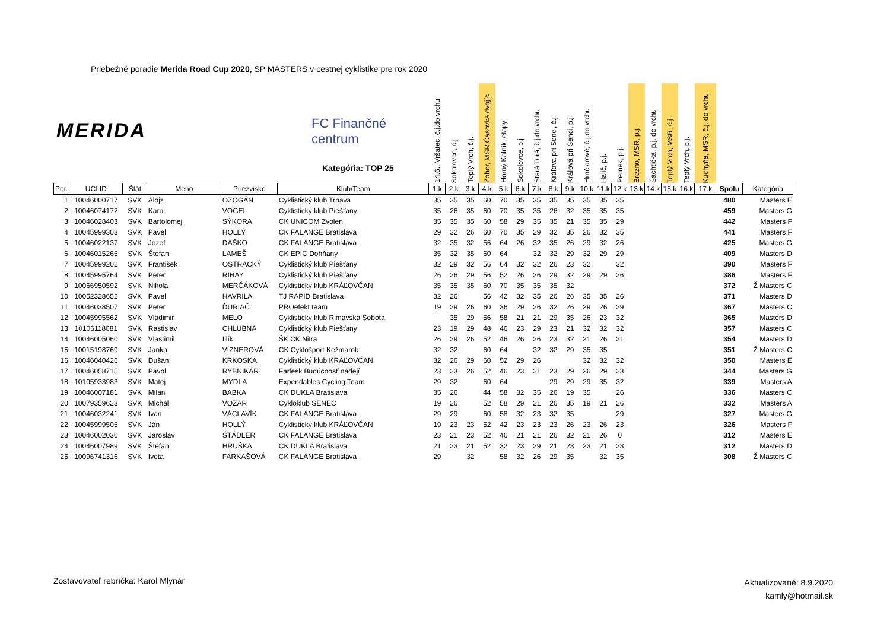Priebežné poradie Merida Road Cup 2020, SP MASTERS v cestnej cyklistike pre rok 2020
MERIDA FC Finančné centrum
Kategória: TOP 25
| | | | | | | 14.6., Vršatec, č.j.do vrchu | Sokolovce, č.j. | Teplý Vrch, č.j. | Zohor, MSR Časovka dvojíc | Horný Kalník, etapy | Sokolovce, p.j | Stará Turá, č.j.do vrchu | Kráľová pri Senci, č.j. | Kráľová pri Senci, p.j. | Hrnčiarové, č.j.do vrchu | Halič, p.j. | Pernek, p.j. | Brezno, MSR, p.j. | Šachtička, p.j. do vrchu | Teplý Vrch, MSR, č.j. | Teplý Vrch, p.j. | Kuchyňa, MSR, č.j. do vrchu | | |
| --- | --- | --- | --- | --- | --- | --- | --- | --- | --- | --- | --- | --- | --- | --- | --- | --- | --- | --- | --- | --- | --- | --- | --- | --- |
| Por. | UCI ID | Štát | Meno | Priezvisko | Klub/Team | 1.k | 2.k | 3.k | 4.k | 5.k | 6.k | 7.k | 8.k | 9.k | 10.k | 11.k | 12.k | 13.k | 14.k | 15.k | 16.k | 17.k | Spolu | Kategória |
| 1 | 10046000717 | SVK | Alojz | OZOGÁN | Cyklistický klub Trnava | 35 | 35 | 35 | 60 | 70 | 35 | 35 | 35 | 35 | 35 | 35 | 35 | | | | | | 480 | Masters E |
| 2 | 10046074172 | SVK | Karol | VOGEL | Cyklistický klub Piešťany | 35 | 26 | 35 | 60 | 70 | 35 | 35 | 26 | 32 | 35 | 35 | 35 | | | | | | 459 | Masters G |
| 3 | 10046028403 | SVK | Bartolomej | SÝKORA | CK UNICOM Zvolen | 35 | 35 | 35 | 60 | 58 | 29 | 35 | 35 | 21 | 35 | 35 | 29 | | | | | | 442 | Masters F |
| 4 | 10045999303 | SVK | Pavel | HOLLÝ | CK FALANGE Bratislava | 29 | 32 | 26 | 60 | 70 | 35 | 29 | 32 | 35 | 26 | 32 | 35 | | | | | | 441 | Masters F |
| 5 | 10046022137 | SVK | Jozef | DAŠKO | CK FALANGE Bratislava | 32 | 35 | 32 | 56 | 64 | 26 | 32 | 35 | 26 | 29 | 32 | 26 | | | | | | 425 | Masters G |
| 6 | 10046015265 | SVK | Štefan | LAMEŠ | CK EPIC Dohňany | 35 | 32 | 35 | 60 | 64 | | 32 | 32 | 29 | 32 | 29 | 29 | | | | | | 409 | Masters D |
| 7 | 10045999202 | SVK | František | OSTRACKÝ | Cyklistický klub Piešťany | 32 | 29 | 32 | 56 | 64 | 32 | 32 | 26 | 23 | 32 | | 32 | | | | | | 390 | Masters F |
| 8 | 10045995764 | SVK | Peter | RIHAY | Cyklistický klub Piešťany | 26 | 26 | 29 | 56 | 52 | 26 | 26 | 29 | 32 | 29 | 29 | 26 | | | | | | 386 | Masters F |
| 9 | 10066950592 | SVK | Nikola | MERČÁKOVÁ | Cyklistický klub KRÁĽOVČAN | 35 | 35 | 35 | 60 | 70 | 35 | 35 | 35 | 32 | | | | | | | | | 372 | Ž Masters C |
| 10 | 10052328652 | SVK | Pavel | HAVRILA | TJ RAPID Bratislava | 32 | 26 | | 56 | 42 | 32 | 35 | 26 | 26 | 35 | 35 | 26 | | | | | | 371 | Masters D |
| 11 | 10046038507 | SVK | Peter | ĎURIAČ | PROefekt team | 19 | 29 | 26 | 60 | 36 | 29 | 26 | 32 | 26 | 29 | 26 | 29 | | | | | | 367 | Masters C |
| 12 | 10045995562 | SVK | Vladimir | MELO | Cyklistický klub Rimavská Sobota | | 35 | 29 | 56 | 58 | 21 | 21 | 29 | 35 | 26 | 23 | 32 | | | | | | 365 | Masters D |
| 13 | 10106118081 | SVK | Rastislav | CHLUBNA | Cyklistický klub Piešťany | 23 | 19 | 29 | 48 | 46 | 23 | 29 | 23 | 21 | 32 | 32 | 32 | | | | | | 357 | Masters C |
| 14 | 10046005060 | SVK | Vlastimil | Illík | ŠK CK Nitra | 26 | 29 | 26 | 52 | 46 | 26 | 26 | 23 | 32 | 21 | 26 | 21 | | | | | | 354 | Masters D |
| 15 | 10015198769 | SVK | Janka | VÍZNEROVÁ | CK Cyklošport Kežmarok | 32 | 32 | | 60 | 64 | | 32 | 32 | 29 | 35 | 35 | | | | | | | 351 | Ž Masters C |
| 16 | 10046040426 | SVK | Dušan | KRKOŠKA | Cyklistický klub KRÁĽOVČAN | 32 | 26 | 29 | 60 | 52 | 29 | 26 | | | 32 | 32 | 32 | | | | | | 350 | Masters E |
| 17 | 10046058715 | SVK | Pavol | RYBNIKÁR | Farlesk.Budúcnosť nádejí | 23 | 23 | 26 | 52 | 46 | 23 | 21 | 23 | 29 | 26 | 29 | 23 | | | | | | 344 | Masters G |
| 18 | 10105933983 | SVK | Matej | MYDLA | Expendables Cycling Team | 29 | 32 | | 60 | 64 | | | 29 | 29 | 29 | 35 | 32 | | | | | | 339 | Masters A |
| 19 | 10046007181 | SVK | Milan | BABKA | CK DUKLA Bratislava | 35 | 26 | | 44 | 58 | 32 | 35 | 26 | 19 | 35 | | 26 | | | | | | 336 | Masters C |
| 20 | 10079359623 | SVK | Michal | VOZÁR | Cykloklub SENEC | 19 | 26 | | 52 | 58 | 29 | 21 | 26 | 35 | 19 | 21 | 26 | | | | | | 332 | Masters A |
| 21 | 10046032241 | SVK | Ivan | VÁCLAVÍK | CK FALANGE Bratislava | 29 | 29 | | 60 | 58 | 32 | 23 | 32 | 35 | | | 29 | | | | | | 327 | Masters G |
| 22 | 10045999505 | SVK | Ján | HOLLÝ | Cyklistický klub KRÁĽOVČAN | 19 | 23 | 23 | 52 | 42 | 23 | 23 | 23 | 26 | 23 | 26 | 23 | | | | | | 326 | Masters F |
| 23 | 10046002030 | SVK | Jaroslav | ŠTÁDLER | CK FALANGE Bratislava | 23 | 21 | 23 | 52 | 46 | 21 | 21 | 26 | 32 | 21 | 26 | 0 | | | | | | 312 | Masters E |
| 24 | 10046007989 | SVK | Štefan | HRUŠKA | CK DUKLA Bratislava | 21 | 23 | 21 | 52 | 32 | 23 | 29 | 21 | 23 | 23 | 21 | 23 | | | | | | 312 | Masters D |
| 25 | 10096741316 | SVK | Iveta | FARKAŠOVÁ | CK FALANGE Bratislava | 29 | | 32 | | 58 | 32 | 26 | 29 | 35 | | 32 | 35 | | | | | | 308 | Ž Masters C |
Zostavovateľ rebríčka: Karol Mlynár
Aktualizované: 8.9.2020
kamly@hotmail.sk